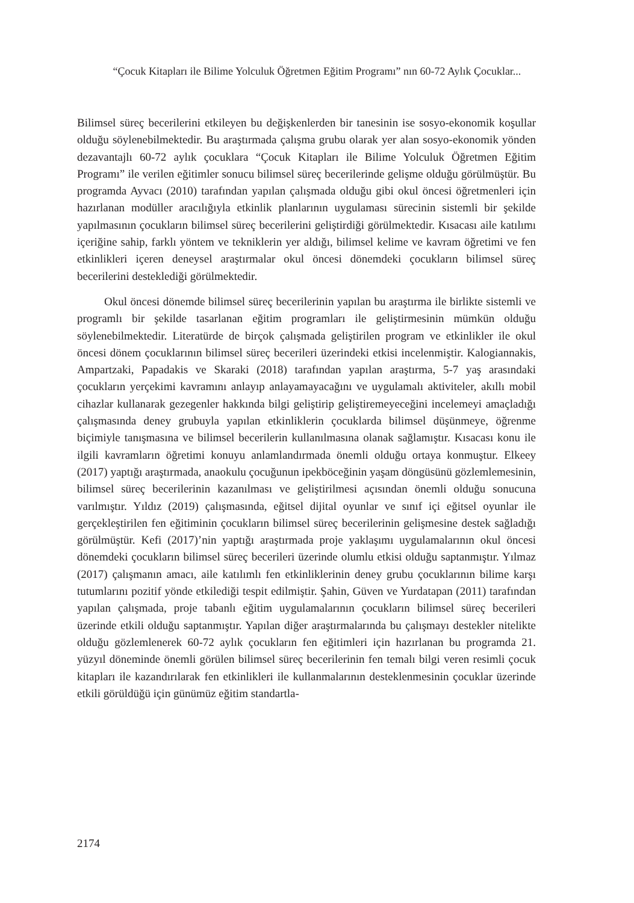“Çocuk Kitapları ile Bilime Yolculuk Öğretmen Eğitim Programı” nın 60-72 Aylık Çocuklar...
Bilimsel süreç becerilerini etkileyen bu değişkenlerden bir tanesinin ise sosyo-ekonomik koşullar olduğu söylenebilmektedir. Bu araştırmada çalışma grubu olarak yer alan sosyo-ekonomik yönden dezavantajlı 60-72 aylık çocuklara “Çocuk Kitapları ile Bilime Yolculuk Öğretmen Eğitim Programı” ile verilen eğitimler sonucu bilimsel süreç becerilerinde gelişme olduğu görülmüştür. Bu programda Ayvacı (2010) tarafından yapılan çalışmada olduğu gibi okul öncesi öğretmenleri için hazırlanan modüller aracılığıyla etkinlik planlarının uygulaması sürecinin sistemli bir şekilde yapılmasının çocukların bilimsel süreç becerilerini geliştirdiği görülmektedir. Kısacası aile katılımı içeriğine sahip, farklı yöntem ve tekniklerin yer aldığı, bilimsel kelime ve kavram öğretimi ve fen etkinlikleri içeren deneysel araştırmalar okul öncesi dönemdeki çocukların bilimsel süreç becerilerini desteklediği görülmektedir.
Okul öncesi dönemde bilimsel süreç becerilerinin yapılan bu araştırma ile birlikte sistemli ve programlı bir şekilde tasarlanan eğitim programları ile geliştirmesinin mümkün olduğu söylenebilmektedir. Literatürde de birçok çalışmada geliştirilen program ve etkinlikler ile okul öncesi dönem çocuklarının bilimsel süreç becerileri üzerindeki etkisi incelenmiştir. Kalogiannakis, Ampartzaki, Papadakis ve Skaraki (2018) tarafından yapılan araştırma, 5-7 yaş arasındaki çocukların yerçekimi kavramını anlayıp anlayamayacağını ve uygulamalı aktiviteler, akıllı mobil cihazlar kullanarak gezegenler hakkında bilgi geliştirip geliştiremeyeceğini incelemeyi amaçladığı çalışmasında deney grubuyla yapılan etkinliklerin çocuklarda bilimsel düşünmeye, öğrenme biçimiyle tanışmasına ve bilimsel becerilerin kullanılmasına olanak sağlamıştır. Kısacası konu ile ilgili kavramların öğretimi konuyu anlamlandırmada önemli olduğu ortaya konmuştur. Elkeey (2017) yaptığı araştırmada, anaokulu çocuğunun ipekböceğinin yaşam döngüsünü gözlemlemesinin, bilimsel süreç becerilerinin kazanılması ve geliştirilmesi açısından önemli olduğu sonucuna varılmıştır. Yıldız (2019) çalışmasında, eğitsel dijital oyunlar ve sınıf içi eğitsel oyunlar ile gerçekleştirilen fen eğitiminin çocukların bilimsel süreç becerilerinin gelişmesine destek sağladığı görülmüştür. Kefi (2017)’nin yaptığı araştırmada proje yaklaşımı uygulamalarının okul öncesi dönemdeki çocukların bilimsel süreç becerileri üzerinde olumlu etkisi olduğu saptanmıştır. Yılmaz (2017) çalışmanın amacı, aile katılımlı fen etkinliklerinin deney grubu çocuklarının bilime karşı tutumlarını pozitif yönde etkilediği tespit edilmiştir. Şahin, Güven ve Yurdatapan (2011) tarafından yapılan çalışmada, proje tabanlı eğitim uygulamalarının çocukların bilimsel süreç becerileri üzerinde etkili olduğu saptanmıştır. Yapılan diğer araştırmalarında bu çalışmayı destekler nitelikte olduğu gözlemlenerek 60-72 aylık çocukların fen eğitimleri için hazırlanan bu programda 21. yüzyıl döneminde önemli görülen bilimsel süreç becerilerinin fen temalı bilgi veren resimli çocuk kitapları ile kazandırılarak fen etkinlikleri ile kullanmalarının desteklenmesinin çocuklar üzerinde etkili görüldüğü için günümüz eğitim standartla-
2174